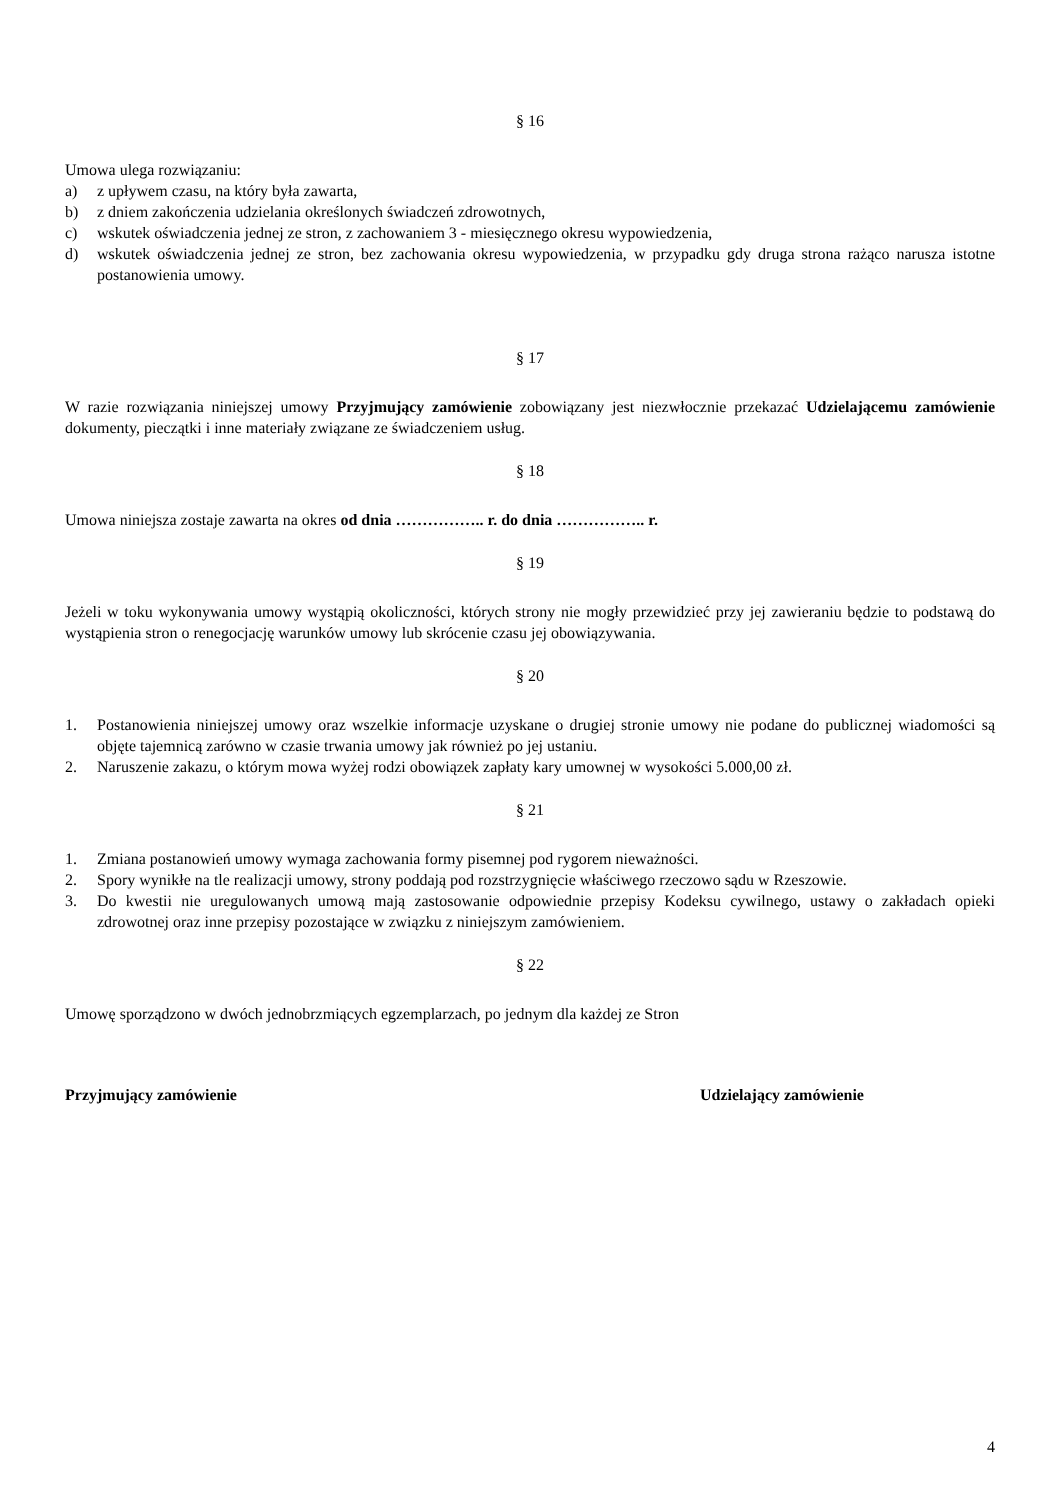§ 16
Umowa ulega rozwiązaniu:
a) z upływem czasu, na który była zawarta,
b) z dniem zakończenia udzielania określonych świadczeń zdrowotnych,
c) wskutek oświadczenia jednej ze stron, z zachowaniem 3 - miesięcznego okresu wypowiedzenia,
d) wskutek oświadczenia jednej ze stron, bez zachowania okresu wypowiedzenia, w przypadku gdy druga strona rażąco narusza istotne postanowienia umowy.
§ 17
W razie rozwiązania niniejszej umowy Przyjmujący zamówienie zobowiązany jest niezwłocznie przekazać Udzielającemu zamówienie dokumenty, pieczątki i inne materiały związane ze świadczeniem usług.
§ 18
Umowa niniejsza zostaje zawarta na okres od dnia …………….. r. do dnia …………….. r.
§ 19
Jeżeli w toku wykonywania umowy wystąpią okoliczności, których strony nie mogły przewidzieć przy jej zawieraniu będzie to podstawą do wystąpienia stron o renegocjację warunków umowy lub skrócenie czasu jej obowiązywania.
§ 20
1. Postanowienia niniejszej umowy oraz wszelkie informacje uzyskane o drugiej stronie umowy nie podane do publicznej wiadomości są objęte tajemnicą zarówno w czasie trwania umowy jak również po jej ustaniu.
2. Naruszenie zakazu, o którym mowa wyżej rodzi obowiązek zapłaty kary umownej w wysokości 5.000,00 zł.
§ 21
1. Zmiana postanowień umowy wymaga zachowania formy pisemnej pod rygorem nieważności.
2. Spory wynikłe na tle realizacji umowy, strony poddają pod rozstrzygnięcie właściwego rzeczowo sądu w Rzeszowie.
3. Do kwestii nie uregulowanych umową mają zastosowanie odpowiednie przepisy Kodeksu cywilnego, ustawy o zakładach opieki zdrowotnej oraz inne przepisy pozostające w związku z niniejszym zamówieniem.
§ 22
Umowę sporządzono w dwóch jednobrzmiących egzemplarzach, po jednym dla każdej ze Stron
Przyjmujący zamówienie Udzielający zamówienie
4